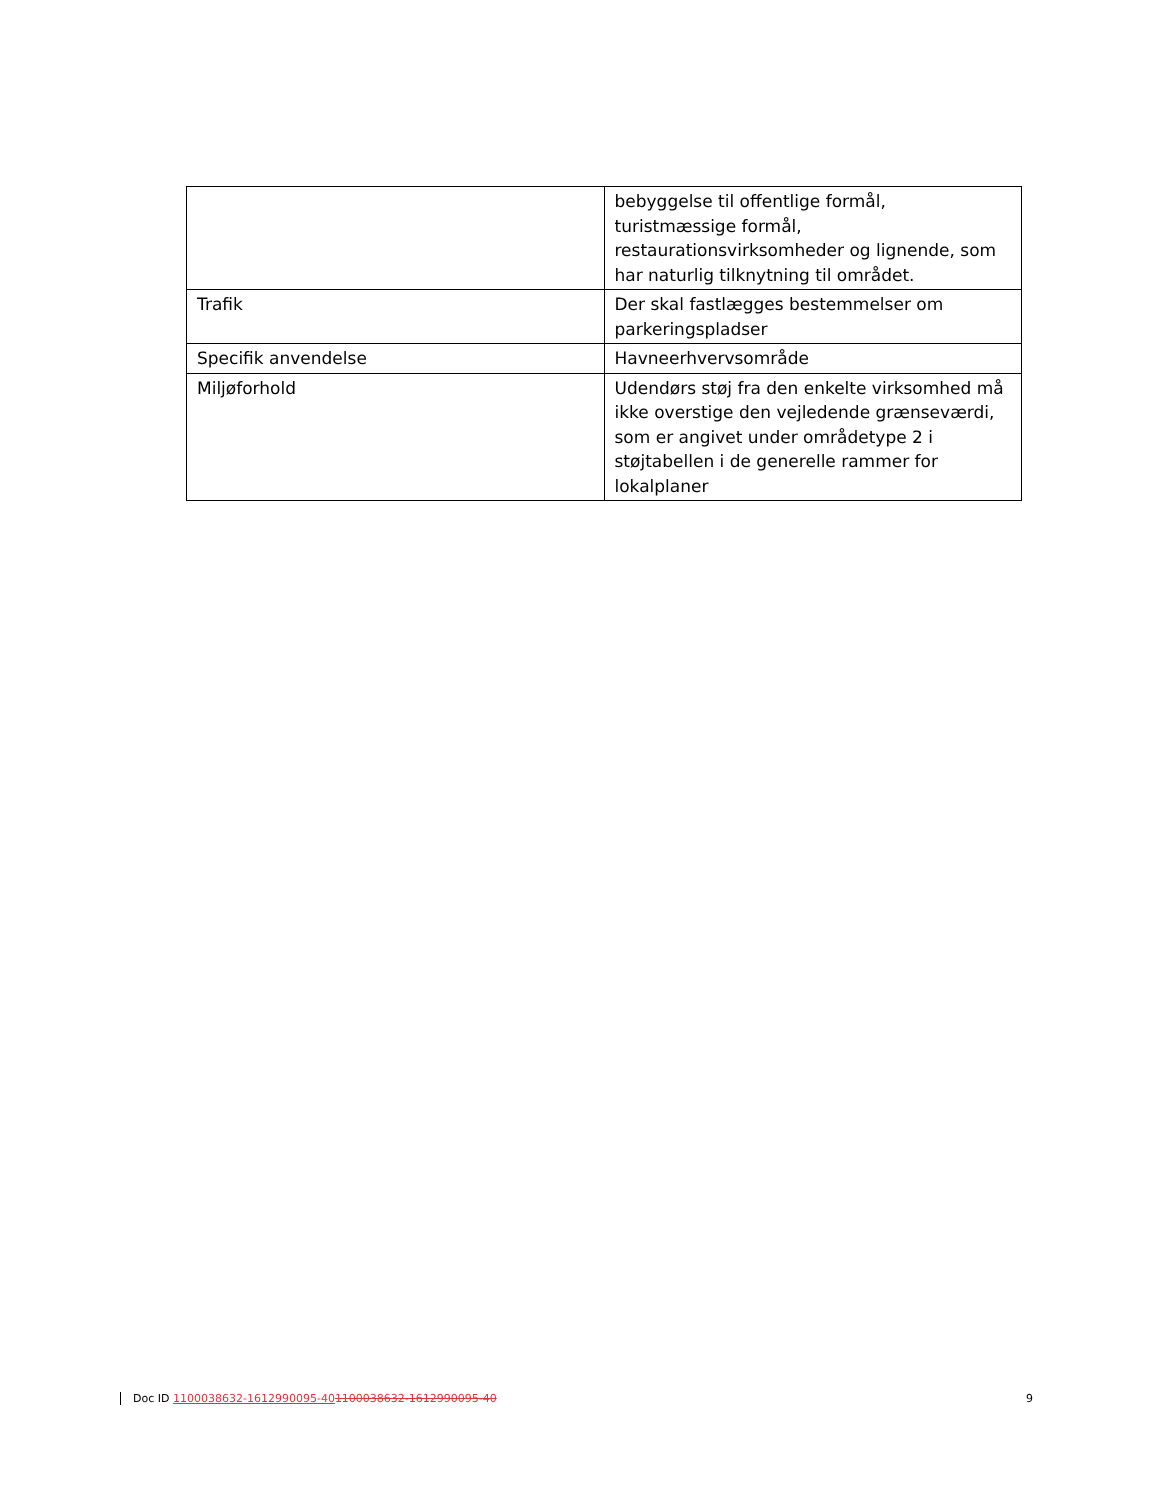| | bebyggelse til offentlige formål, turistmæssige formål, restaurationsvirksomheder og lignende, som har naturlig tilknytning til området. |
| Trafik | Der skal fastlægges bestemmelser om parkeringspladser |
| Specifik anvendelse | Havneerhvervsområde |
| Miljøforhold | Udendørs støj fra den enkelte virksomhed må ikke overstige den vejledende grænseværdi, som er angivet under områdetype 2 i støjtabellen i de generelle rammer for lokalplaner |
Doc ID 1100038632-1612990095-401100038632-1612990095-40 9